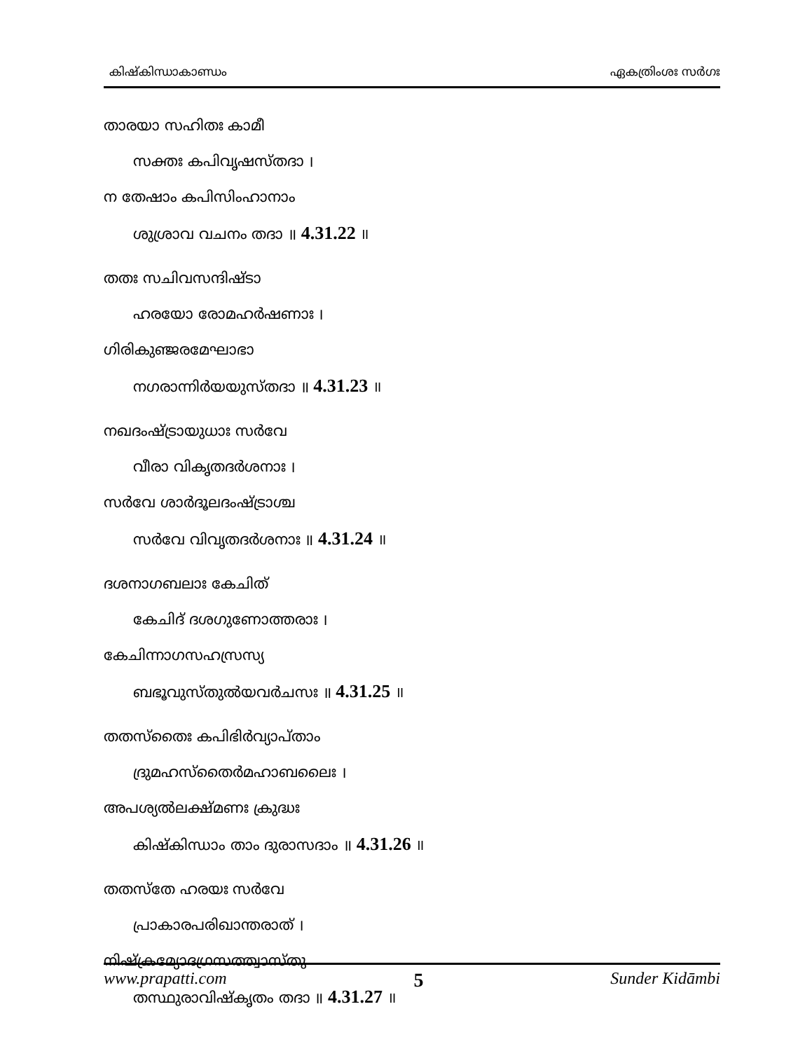കിഷ്കിന്ധാകാണ്ഡം ഏകത്രിംശഃ സർഗഃ
താരയാ സഹിതഃ കാമീ
സക്തഃ കപിവൃഷസ്തദാ ।
ന തേഷാം കപിസിംഹാനാം
ശുശ്രാവ വചനം തദാ ॥ 4.31.22 ॥
തതഃ സചിവസന്ദിഷ്ടാ
ഹരയോ രോമഹർഷണാഃ ।
ഗിരികുഞ്ജരമേഘാഭാ
നഗരാന്നിർയയുസ്തദാ ॥ 4.31.23 ॥
നഖദംഷ്ട്രായുധാഃ സർവേ
വീരാ വികൃതദർശനാഃ ।
സർവേ ശാർദൂലദംഷ്ട്രാശ്ച
സർവേ വിവൃതദർശനാഃ ॥ 4.31.24 ॥
ദശനാഗബലാഃ കേചിത്
കേചിദ് ദശഗുണോത്തരാഃ ।
കേചിന്നാഗസഹസ്രസ്യ
ബഭൂവുസ്തുൽയവർചസഃ ॥ 4.31.25 ॥
തതസ്തൈഃ കപിഭിർവ്യാപ്താം
ദ്രുമഹസ്തൈർമഹാബലൈഃ ।
അപശ്യൽലക്ഷ്മണഃ ക്രുദ്ധഃ
കിഷ്കിന്ധാം താം ദുരാസദാം ॥ 4.31.26 ॥
തതസ്തേ ഹരയഃ സർവേ
പ്രാകാരപരിഖാന്തരാത് ।
നിഷ്ക്രമ്യോദഗ്രസത്ത്വാസ്തു
തസ്ഥുരാവിഷ്കൃതം തദാ ॥ 4.31.27 ॥
www.prapatti.com 5 Sunder Kidāmbi